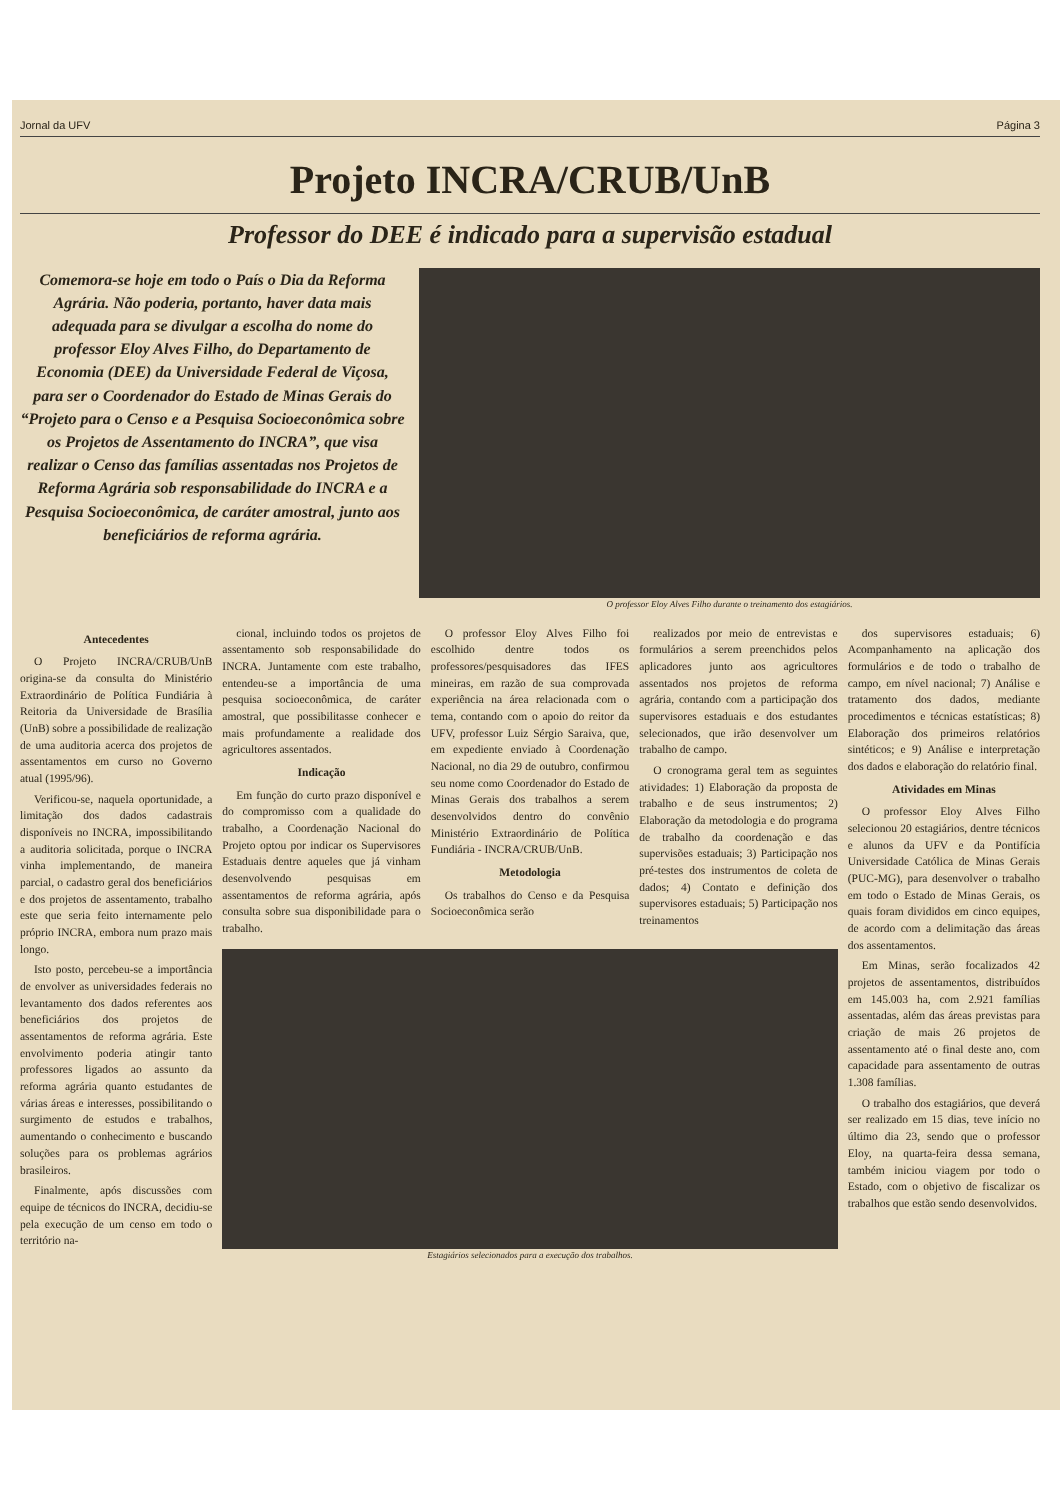Jornal da UFV Página 3
Projeto INCRA/CRUB/UnB
Professor do DEE é indicado para a supervisão estadual
Comemora-se hoje em todo o País o Dia da Reforma Agrária. Não poderia, portanto, haver data mais adequada para se divulgar a escolha do nome do professor Eloy Alves Filho, do Departamento de Economia (DEE) da Universidade Federal de Viçosa, para ser o Coordenador do Estado de Minas Gerais do “Projeto para o Censo e a Pesquisa Socioeconômica sobre os Projetos de Assentamento do INCRA”, que visa realizar o Censo das famílias assentadas nos Projetos de Reforma Agrária sob responsabilidade do INCRA e a Pesquisa Socioeconômica, de caráter amostral, junto aos beneficiários de reforma agrária.
O professor Eloy Alves Filho durante o treinamento dos estagiários.
Antecedentes
O Projeto INCRA/CRUB/UnB origina-se da consulta do Ministério Extraordinário de Política Fundiária à Reitoria da Universidade de Brasília (UnB) sobre a possibilidade de realização de uma auditoria acerca dos projetos de assentamentos em curso no Governo atual (1995/96).
Verificou-se, naquela oportunidade, a limitação dos dados cadastrais disponíveis no INCRA, impossibilitando a auditoria solicitada, porque o INCRA vinha implementando, de maneira parcial, o cadastro geral dos beneficiários e dos projetos de assentamento, trabalho este que seria feito internamente pelo próprio INCRA, embora num prazo mais longo.
Isto posto, percebeu-se a importância de envolver as universidades federais no levantamento dos dados referentes aos beneficiários dos projetos de assentamentos de reforma agrária. Este envolvimento poderia atingir tanto professores ligados ao assunto da reforma agrária quanto estudantes de várias áreas e interesses, possibilitando o surgimento de estudos e trabalhos, aumentando o conhecimento e buscando soluções para os problemas agrários brasileiros.
Finalmente, após discussões com equipe de técnicos do INCRA, decidiu-se pela execução de um censo em todo o território na-
cional, incluindo todos os projetos de assentamento sob responsabilidade do INCRA. Juntamente com este trabalho, entendeu-se a importância de uma pesquisa socioeconômica, de caráter amostral, que possibilitasse conhecer e mais profundamente a realidade dos agricultores assentados.
Indicação
Em função do curto prazo disponível e do compromisso com a qualidade do trabalho, a Coordenação Nacional do Projeto optou por indicar os Supervisores Estaduais dentre aqueles que já vinham desenvolvendo pesquisas em assentamentos de reforma agrária, após consulta sobre sua disponibilidade para o trabalho.
O professor Eloy Alves Filho foi escolhido dentre todos os professores/pesquisadores das IFES mineiras, em razão de sua comprovada experiência na área relacionada com o tema, contando com o apoio do reitor da UFV, professor Luiz Sérgio Saraiva, que, em expediente enviado à Coordenação Nacional, no dia 29 de outubro, confirmou seu nome como Coordenador do Estado de Minas Gerais dos trabalhos a serem desenvolvidos dentro do convênio Ministério Extraordinário de Política Fundiária - INCRA/CRUB/UnB.
Metodologia
Os trabalhos do Censo e da Pesquisa Socioeconômica serão
realizados por meio de entrevistas e formulários a serem preenchidos pelos aplicadores junto aos agricultores assentados nos projetos de reforma agrária, contando com a participação dos supervisores estaduais e dos estudantes selecionados, que irão desenvolver um trabalho de campo.
O cronograma geral tem as seguintes atividades: 1) Elaboração da proposta de trabalho e de seus instrumentos; 2) Elaboração da metodologia e do programa de trabalho da coordenação e das supervisões estaduais; 3) Participação nos pré-testes dos instrumentos de coleta de dados; 4) Contato e definição dos supervisores estaduais; 5) Participação nos treinamentos
Estagiários selecionados para a execução dos trabalhos.
dos supervisores estaduais; 6) Acompanhamento na aplicação dos formulários e de todo o trabalho de campo, em nível nacional; 7) Análise e tratamento dos dados, mediante procedimentos e técnicas estatísticas; 8) Elaboração dos primeiros relatórios sintéticos; e 9) Análise e interpretação dos dados e elaboração do relatório final.
Atividades em Minas
O professor Eloy Alves Filho selecionou 20 estagiários, dentre técnicos e alunos da UFV e da Pontifícia Universidade Católica de Minas Gerais (PUC-MG), para desenvolver o trabalho em todo o Estado de Minas Gerais, os quais foram divididos em cinco equipes, de acordo com a delimitação das áreas dos assentamentos.
Em Minas, serão focalizados 42 projetos de assentamentos, distribuídos em 145.003 ha, com 2.921 famílias assentadas, além das áreas previstas para criação de mais 26 projetos de assentamento até o final deste ano, com capacidade para assentamento de outras 1.308 famílias.
O trabalho dos estagiários, que deverá ser realizado em 15 dias, teve início no último dia 23, sendo que o professor Eloy, na quarta-feira dessa semana, também iniciou viagem por todo o Estado, com o objetivo de fiscalizar os trabalhos que estão sendo desenvolvidos.